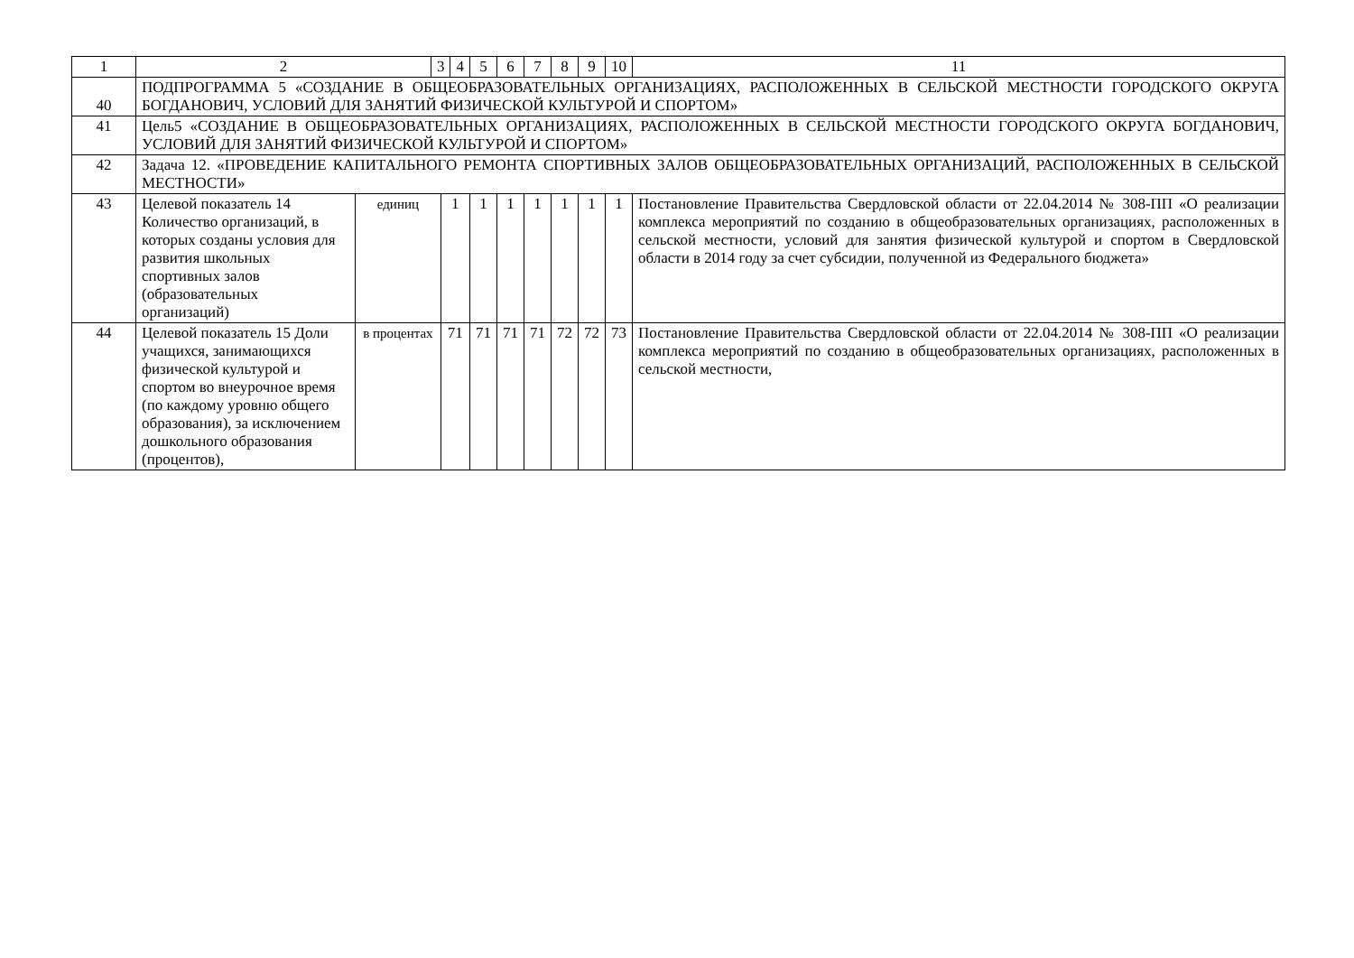| 1 | 2 | | 3 | | 4 | 5 | 6 | 7 | 8 | 9 | 10 | 11 |
| 40 | ПОДПРОГРАММА 5 «СОЗДАНИЕ В ОБЩЕОБРАЗОВАТЕЛЬНЫХ ОРГАНИЗАЦИЯХ, РАСПОЛОЖЕННЫХ В СЕЛЬСКОЙ МЕСТНОСТИ ГОРОДСКОГО ОКРУГА БОГДАНОВИЧ, УСЛОВИЙ ДЛЯ ЗАНЯТИЙ ФИЗИЧЕСКОЙ КУЛЬТУРОЙ И СПОРТОМ» | | | | | | | | | | | |
| 41 | Цель5 «СОЗДАНИЕ В ОБЩЕОБРАЗОВАТЕЛЬНЫХ ОРГАНИЗАЦИЯХ, РАСПОЛОЖЕННЫХ В СЕЛЬСКОЙ МЕСТНОСТИ ГОРОДСКОГО ОКРУГА БОГДАНОВИЧ, УСЛОВИЙ ДЛЯ ЗАНЯТИЙ ФИЗИЧЕСКОЙ КУЛЬТУРОЙ И СПОРТОМ» | | | | | | | | | | | |
| 42 | Задача 12. «ПРОВЕДЕНИЕ КАПИТАЛЬНОГО РЕМОНТА СПОРТИВНЫХ ЗАЛОВ ОБЩЕОБРАЗОВАТЕЛЬНЫХ ОРГАНИЗАЦИЙ, РАСПОЛОЖЕННЫХ В СЕЛЬСКОЙ МЕСТНОСТИ» | | | | | | | | | | | |
| 43 | Целевой показатель 14 Количество организаций, в которых созданы условия для развития школьных спортивных залов (образовательных организаций) | единиц | | 1 | | 1 | 1 | 1 | 1 | 1 | 1 | Постановление Правительства Свердловской области от 22.04.2014 № 308-ПП «О реализации комплекса мероприятий по созданию в общеобразовательных организациях, расположенных в сельской местности, условий для занятия физической культурой и спортом в Свердловской области в 2014 году за счет субсидии, полученной из Федерального бюджета» |
| 44 | Целевой показатель 15 Доли учащихся, занимающихся физической культурой и спортом во внеурочное время (по каждому уровню общего образования), за исключением дошкольного образования (процентов), | в процентах | | 71 | | 71 | 71 | 71 | 72 | 72 | 73 | Постановление Правительства Свердловской области от 22.04.2014 № 308-ПП «О реализации комплекса мероприятий по созданию в общеобразовательных организациях, расположенных в сельской местности, |